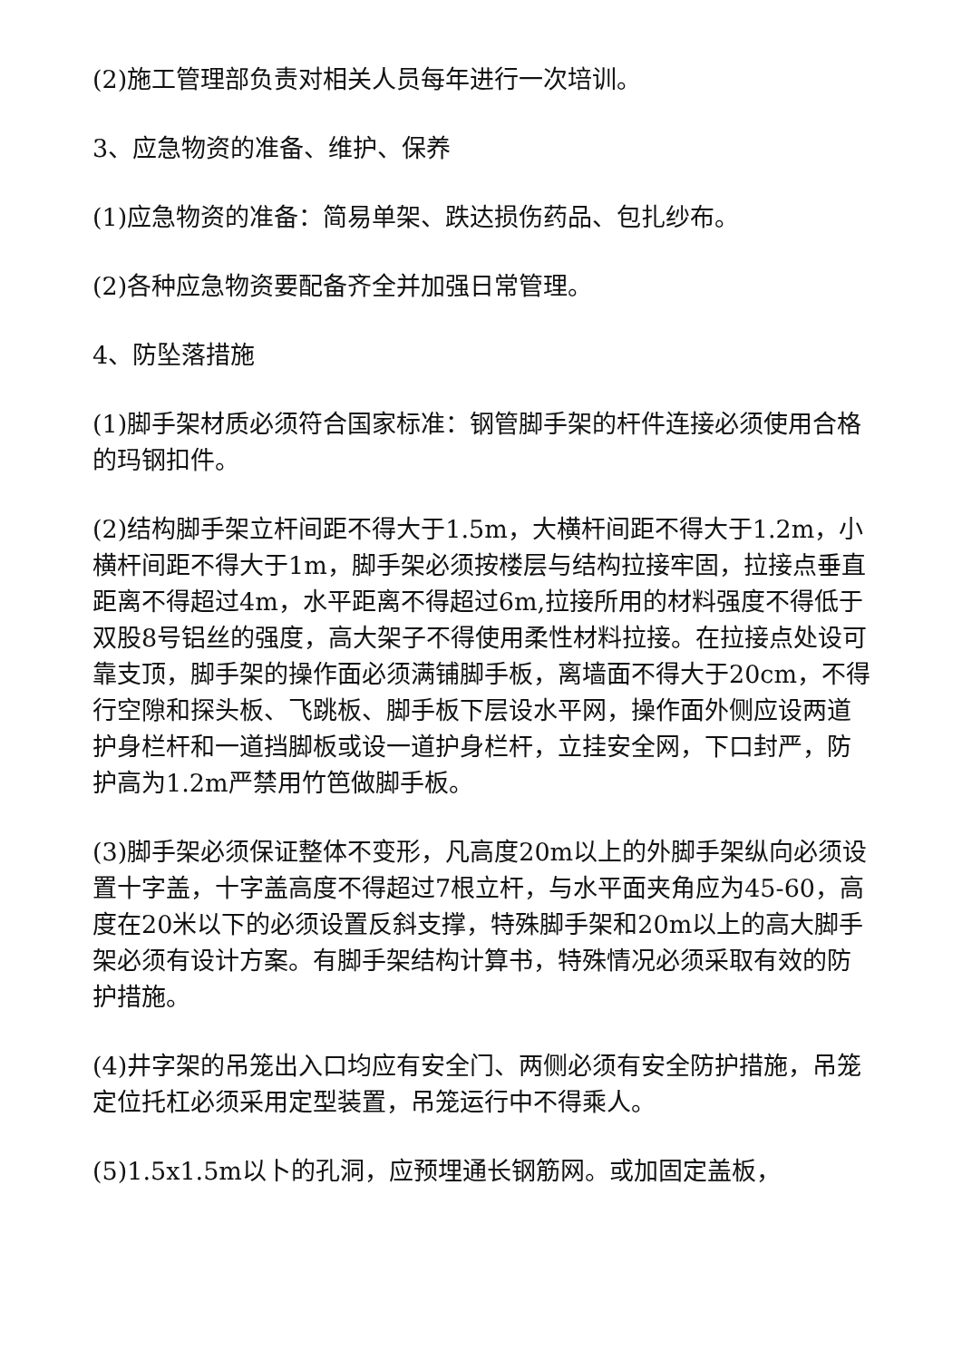(2)施工管理部负责对相关人员每年进行一次培训。
3、应急物资的准备、维护、保养
(1)应急物资的准备：简易单架、跌达损伤药品、包扎纱布。
(2)各种应急物资要配备齐全并加强日常管理。
4、防坠落措施
(1)脚手架材质必须符合国家标准：钢管脚手架的杆件连接必须使用合格的玛钢扣件。
(2)结构脚手架立杆间距不得大于1.5m，大横杆间距不得大于1.2m，小横杆间距不得大于1m，脚手架必须按楼层与结构拉接牢固，拉接点垂直距离不得超过4m，水平距离不得超过6m,拉接所用的材料强度不得低于双股8号铝丝的强度，高大架子不得使用柔性材料拉接。在拉接点处设可靠支顶，脚手架的操作面必须满铺脚手板，离墙面不得大于20cm，不得行空隙和探头板、飞跳板、脚手板下层设水平网，操作面外侧应设两道护身栏杆和一道挡脚板或设一道护身栏杆，立挂安全网，下口封严，防护高为1.2m严禁用竹笆做脚手板。
(3)脚手架必须保证整体不变形，凡高度20m以上的外脚手架纵向必须设置十字盖，十字盖高度不得超过7根立杆，与水平面夹角应为45-60，高度在20米以下的必须设置反斜支撑，特殊脚手架和20m以上的高大脚手架必须有设计方案。有脚手架结构计算书，特殊情况必须采取有效的防护措施。
(4)井字架的吊笼出入口均应有安全门、两侧必须有安全防护措施，吊笼定位托杠必须采用定型装置，吊笼运行中不得乘人。
(5)1.5x1.5m以卜的孔洞，应预埋通长钢筋网。或加固定盖板，